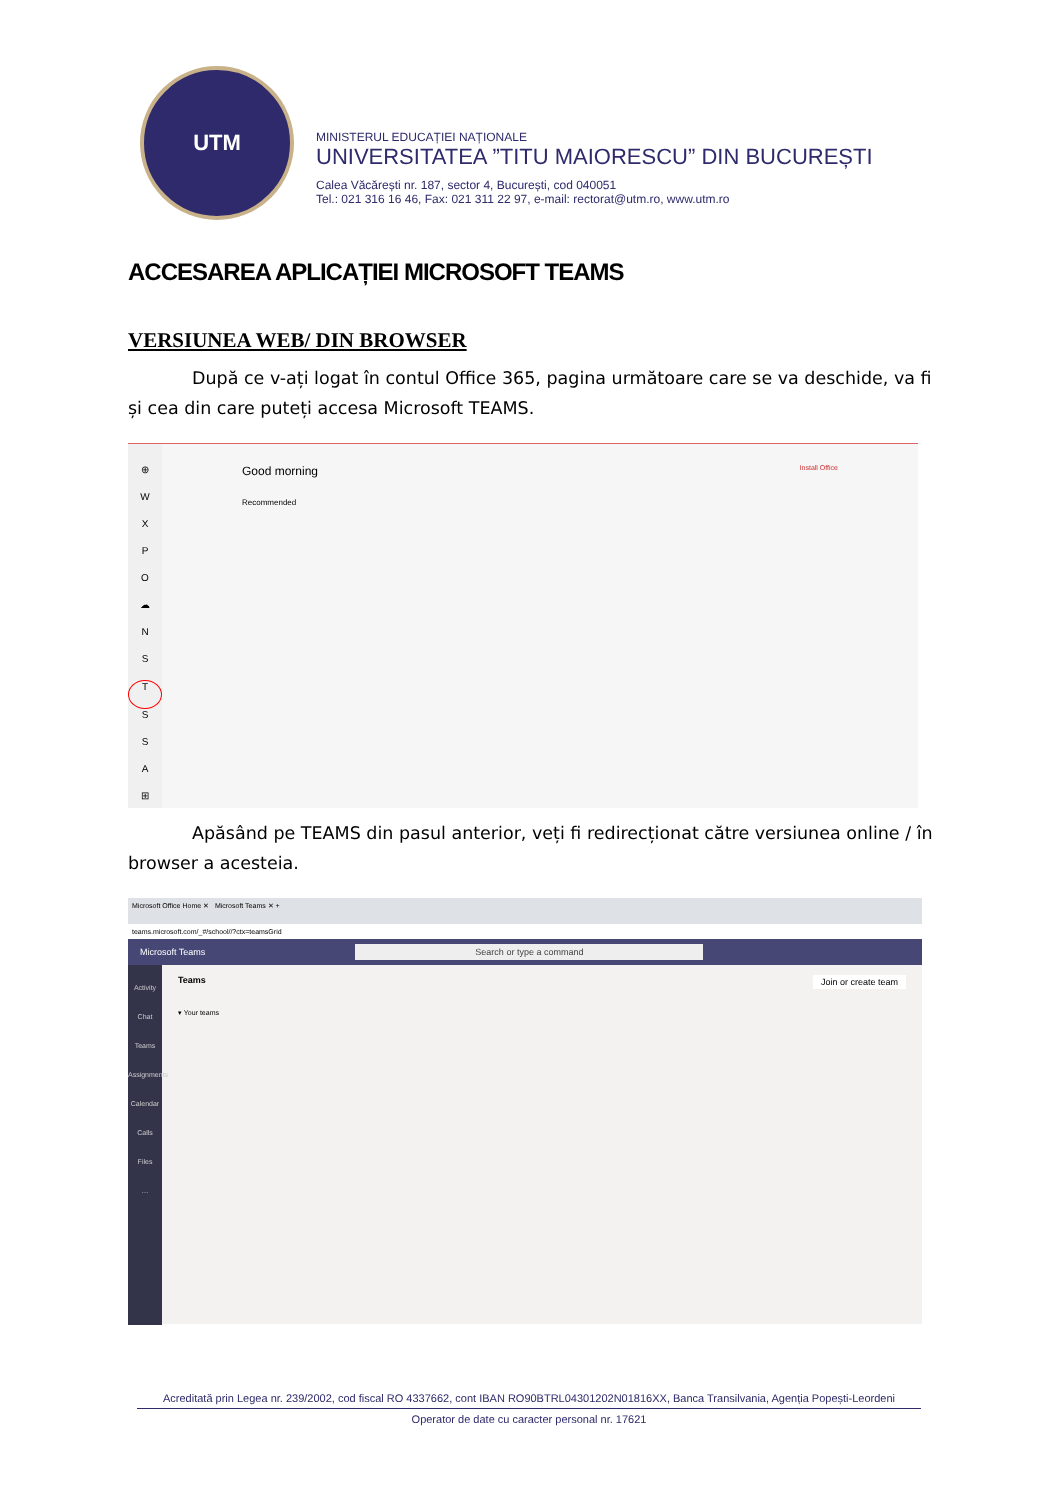UTM
MINISTERUL EDUCAȚIEI NAȚIONALE
UNIVERSITATEA ”TITU MAIORESCU” DIN BUCUREȘTI
Calea Văcărești nr. 187, sector 4, București, cod 040051
Tel.: 021 316 16 46, Fax: 021 311 22 97, e-mail: rectorat@utm.ro, www.utm.ro
ACCESAREA APLICAȚIEI MICROSOFT TEAMS
VERSIUNEA WEB/ DIN BROWSER
După ce v-ați logat în contul Office 365, pagina următoare care se va deschide, va fi și cea din care puteți accesa Microsoft TEAMS.
⊕
W
X
P
O
☁
N
S
T
S
S
A
⊞
Good morning Install Office
Recommended
Apăsând pe TEAMS din pasul anterior, veți fi redirecționat către versiunea online / în browser a acesteia.
Microsoft Office Home ✕ Microsoft Teams ✕ +
teams.microsoft.com/_#/school//?ctx=teamsGrid
Microsoft Teams Search or type a command
Activity
Chat
Teams
Assignments
Calendar
Calls
Files
…
Teams Join or create team
▾ Your teams
Acreditată prin Legea nr. 239/2002, cod fiscal RO 4337662, cont IBAN RO90BTRL04301202N01816XX, Banca Transilvania, Agenția Popești-Leordeni
Operator de date cu caracter personal nr. 17621